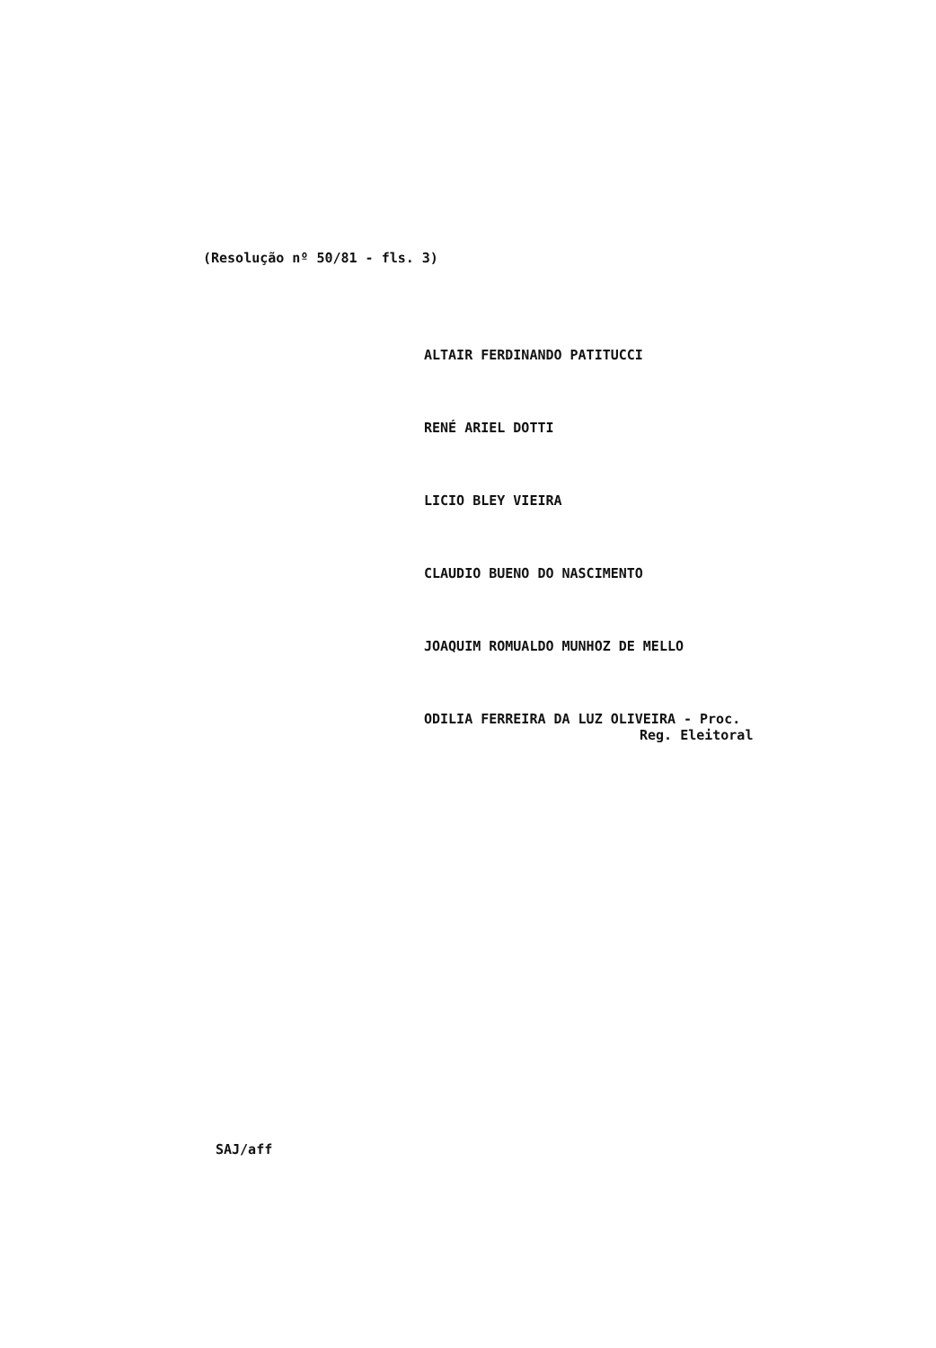(Resolução nº 50/81 - fls. 3)
ALTAIR FERDINANDO PATITUCCI
RENÉ ARIEL DOTTI
LICIO BLEY VIEIRA
CLAUDIO BUENO DO NASCIMENTO
JOAQUIM ROMUALDO MUNHOZ DE MELLO
ODILIA FERREIRA DA LUZ OLIVEIRA - Proc.
Reg. Eleitoral
SAJ/aff